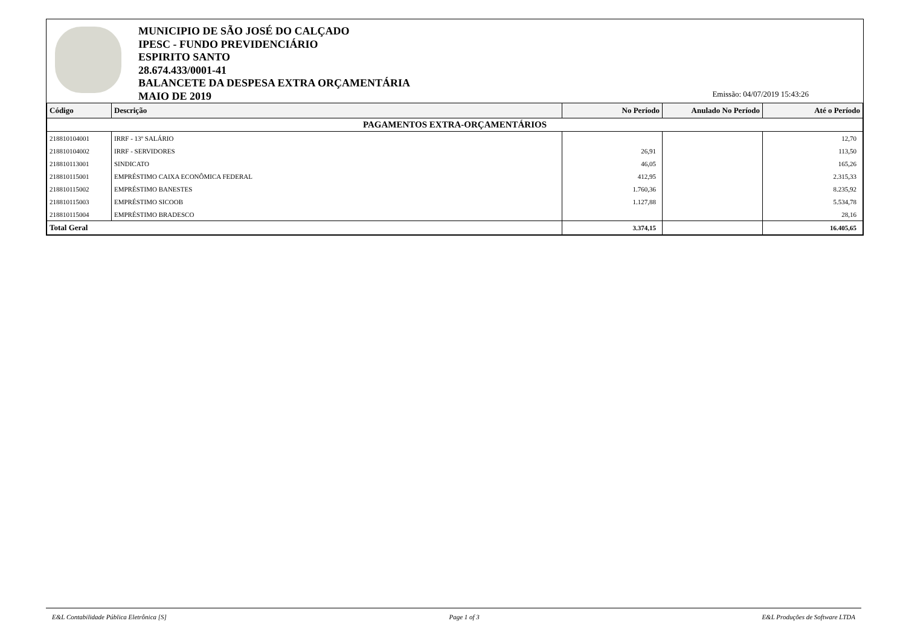MUNICIPIO DE SÃO JOSÉ DO CALÇADO
IPESC - FUNDO PREVIDENCIÁRIO
ESPIRITO SANTO
28.674.433/0001-41
BALANCETE DA DESPESA EXTRA ORÇAMENTÁRIA
MAIO DE 2019
Emissão: 04/07/2019 15:43:26
| Código | Descrição | No Período | Anulado No Período | Até o Período |
| --- | --- | --- | --- | --- |
| PAGAMENTOS EXTRA-ORÇAMENTÁRIOS | | | | |
| 218810104001 | IRRF - 13º SALÁRIO | | | 12,70 |
| 218810104002 | IRRF - SERVIDORES | 26,91 | | 113,50 |
| 218810113001 | SINDICATO | 46,05 | | 165,26 |
| 218810115001 | EMPRÉSTIMO CAIXA ECONÔMICA FEDERAL | 412,95 | | 2.315,33 |
| 218810115002 | EMPRÉSTIMO BANESTES | 1.760,36 | | 8.235,92 |
| 218810115003 | EMPRÉSTIMO SICOOB | 1.127,88 | | 5.534,78 |
| 218810115004 | EMPRÉSTIMO BRADESCO | | | 28,16 |
| Total Geral | | 3.374,15 | | 16.405,65 |
E&L Contabilidade Pública Eletrônica [S] Page 1 of 3 E&L Produções de Software LTDA